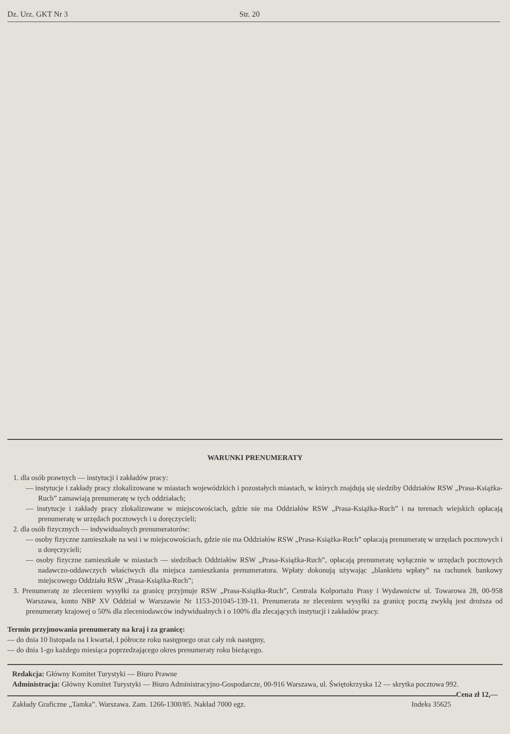Dz. Urz. GKT Nr 3 Str. 20
WARUNKI PRENUMERATY
1. dla osób prawnych — instytucji i zakładów pracy:
— instytucje i zakłady pracy zlokalizowane w miastach wojewódzkich i pozostałych miastach, w których znajdują się siedziby Oddziałów RSW „Prasa-Książka-Ruch” zamawiają prenumeratę w tych oddziałach;
— instytucje i zakłady pracy zlokalizowane w miejscowościach, gdzie nie ma Oddziałów RSW „Prasa-Książka-Ruch” i na terenach wiejskich opłacają prenumeratę w urzędach pocztowych i u doręczycieli;
2. dla osób fizycznych — indywidualnych prenumeratorów:
— osoby fizyczne zamieszkałe na wsi i w miejscowościach, gdzie nie ma Oddziałów RSW „Prasa-Książka-Ruch” opłacają prenumeratę w urzędach pocztowych i u doręczycieli;
— osoby fizyczne zamieszkałe w miastach — siedzibach Oddziałów RSW „Prasa-Książka-Ruch”, opłacają prenumeratę wyłącznie w urzędach pocztowych nadawczo-oddawczych właściwych dla miejsca zamieszkania prenumeratora. Wpłaty dokonują używając „blankietu wpłaty” na rachunek bankowy miejscowego Oddziału RSW „Prasa-Książka-Ruch”;
3. Prenumeratę ze zleceniem wysyłki za granicę przyjmuje RSW „Prasa-Książka-Ruch”, Centrala Kolportażu Prasy i Wydawnictw ul. Towarowa 28, 00-958 Warszawa, konto NBP XV Oddział w Warszawie Nr 1153-201045-139-11. Prenumerata ze zleceniem wysyłki za granicę pocztą zwykłą jest droższa od prenumeraty krajowej o 50% dla zleceniodawców indywidualnych i o 100% dla zlecających instytucji i zakładów pracy.
Termin przyjmowania prenumeraty na kraj i za granicę:
— do dnia 10 listopada na I kwartał, I półrocze roku następnego oraz cały rok następny,
— do dnia 1-go każdego miesiąca poprzedzającego okres prenumeraty roku bieżącego.
Redakcja: Główny Komitet Turystyki — Biuro Prawne
Administracja: Główny Komitet Turystyki — Biuro Administracyjno-Gospodarcze, 00-916 Warszawa, ul. Świętokrzyska 12 — skrytka pocztowa 992. Cena zł 12,—
Zakłady Graficzne „Tamka”. Warszawa. Zam. 1266-1300/85. Nakład 7000 egz. Indeks 35625